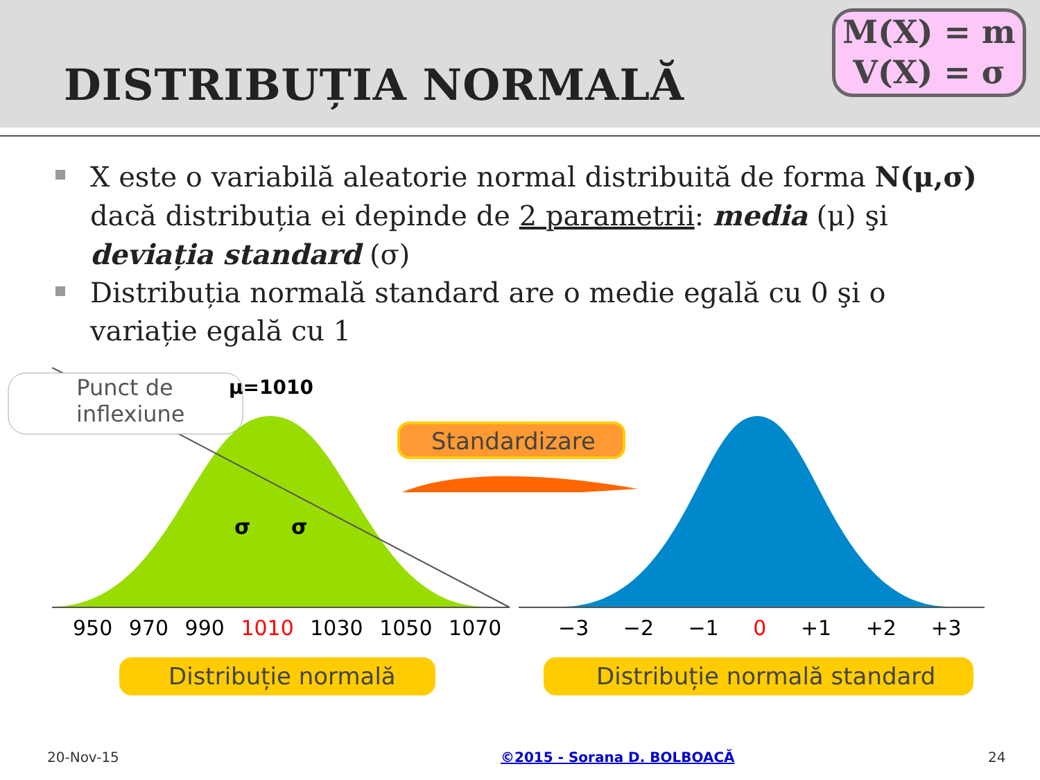DISTRIBUȚIA NORMALĂ
M(X) = m
V(X) = σ
X este o variabilă aleatorie normal distribuită de forma N(μ,σ) dacă distribuția ei depinde de 2 parametrii: media (μ) şi deviația standard (σ)
Distribuția normală standard are o medie egală cu 0 şi o variație egală cu 1
Punct de inflexiune
μ=1010
Standardizare
σ σ
950 970 990 1010 1030 1050 1070
−3 −2 −1 0 +1 +2 +3
Distribuție normală Distribuție normală standard
20-Nov-15 ©2015 - Sorana D. BOLBOACĂ 24